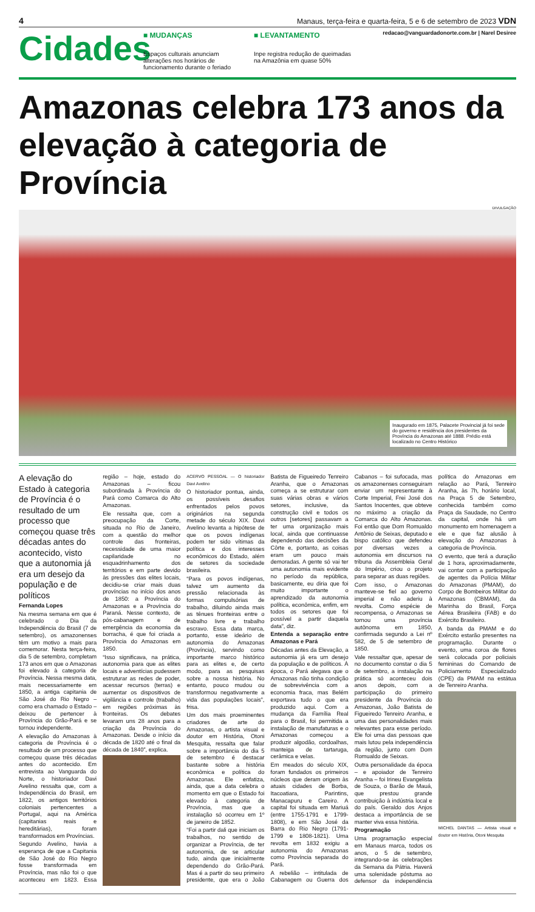4 Manaus, terça-feira e quarta-feira, 5 e 6 de setembro de 2023 VDN
Cidades
■ MUDANÇAS
Espaços culturais anunciam alterações nos horários de funcionamento durante o feriado
■ LEVANTAMENTO
Inpe registra redução de queimadas na Amazônia em quase 50%
redacao@vanguardadonorte.com.br | Narel Desiree
Amazonas celebra 173 anos da elevação à categoria de Província
DIVULGAÇÃO
Inaugurado em 1875, Palacete Provincial já foi sede do governo e residência dos presidentes da Província do Amazonas até 1888. Prédio está localizado no Centro Histórico
A elevação do Estado à categoria de Província é o resultado de um processo que começou quase três décadas antes do acontecido, visto que a autonomia já era um desejo da população e de políticos
Fernanda Lopes
Na mesma semana em que é celebrado o Dia da Independência do Brasil (7 de setembro), os amazonenses têm um motivo a mais para comemorar. Nesta terça-feira, dia 5 de setembro, completam 173 anos em que o Amazonas foi elevado à categoria de Província. Nessa mesma data, mais necessariamente em 1850, a antiga capitania de São José do Rio Negro – como era chamado o Estado – deixou de pertencer à Província do Grão-Pará e se tornou independente.
A elevação do Amazonas à categoria de Província é o resultado de um processo que começou quase três décadas antes do acontecido. Em entrevista ao Vanguarda do Norte, o historiador Davi Avelino ressalta que, com a Independência do Brasil, em 1822, os antigos territórios coloniais pertencentes a Portugal, aqui na América (capitanias reais e hereditárias), foram transformados em Províncias.
Segundo Avelino, havia a esperança de que a Capitania de São José do Rio Negro fosse transformada em Província, mas não foi o que aconteceu em 1823. Essa região – hoje, estado do Amazonas – ficou subordinada à Província do Pará como Comarca do Alto Amazonas.
Ele ressalta que, com a preocupação da Corte, situada no Rio de Janeiro, com a questão do melhor controle das fronteiras, necessidade de uma maior capilaridade no esquadrinhamento dos territórios e em parte devido às pressões das elites locais, decidiu-se criar mais duas províncias no início dos anos de 1850: a Província do Amazonas e a Província do Paraná. Nesse contexto, de pós-cabanagem e de emergência da economia da borracha, é que foi criada a Província do Amazonas em 1850.
“Isso significava, na prática, autonomia para que as elites locais e adventícias pudessem estruturar as redes de poder, acessar recursos (terras) e aumentar os dispositivos de vigilância e controle (trabalho) em regiões próximas às fronteiras. Os debates levaram uns 28 anos para a criação da Província do Amazonas. Desde o início da década de 1820 até o final da década de 1840”, explica.
ACERVO PESSOAL — O historiador Davi Avelino
O historiador pontua, ainda, os possíveis desafios enfrentados pelos povos originários na segunda metade do século XIX. Davi Avelino levanta a hipótese de que os povos indígenas podem ter sido vítimas da política e dos interesses econômicos do Estado, além de setores da sociedade brasileira.
“Para os povos indígenas, talvez um aumento da pressão relacionada às formas compulsórias de trabalho, diluindo ainda mais as tênues fronteiras entre o trabalho livre e trabalho escravo. Essa data marca, portanto, esse ideário de autonomia do Amazonas (Província), servindo como importante marco histórico para as elites e, de certo modo, para as pesquisas sobre a nossa história. No entanto, pouco mudou ou transformou negativamente a vida das populações locais”, frisa.
Um dos mais proeminentes criadores de arte do Amazonas, o artista visual e doutor em História, Otoni Mesquita, ressalta que falar sobre a importância do dia 5 de setembro é destacar bastante sobre a história econômica e política do Amazonas. Ele enfatiza, ainda, que a data celebra o momento em que o Estado foi elevado à categoria de Província, mas que a instalação só ocorreu em 1º de janeiro de 1852.
“Foi a partir dali que iniciam os trabalhos, no sentido de organizar a Província, de ter autonomia, de se articular tudo, ainda que inicialmente dependendo do Grão-Pará. Mas é a partir do seu primeiro presidente, que era o João Batista de Figueiredo Tenreiro Aranha, que o Amazonas começa a se estruturar com suas várias obras e vários setores, inclusive, da construção civil e todos os outros [setores] passavam a ter uma organização mais local, ainda que continuasse dependendo das decisões da Côrte e, portanto, as coisas eram um pouco mais demoradas. A gente só vai ter uma autonomia mais evidente no período da república, basicamente, eu diria que foi muito importante o aprendizado da autonomia política, econômica, enfim, em todos os setores que foi possível a partir daquela data”, diz.
Entenda a separação entre Amazonas e Pará
Décadas antes da Elevação, a autonomia já era um desejo da população e de políticos. À época, o Pará alegava que o Amazonas não tinha condição de sobrevivência com a economia fraca, mas Belém exportava tudo o que era produzido aqui. Com a mudança da Família Real para o Brasil, foi permitida a instalação de manufaturas e o Amazonas começou a produzir algodão, cordoalhas, manteiga de tartaruga, cerâmica e velas.
Em meados do século XIX, foram fundados os primeiros núcleos que deram origem às atuais cidades de Borba, Itacoatiara, Parintins, Manacapuru e Careiro. A capital foi situada em Mariuá (entre 1755-1791 e 1799-1808), e em São José da Barra do Rio Negro (1791-1799 e 1808-1821). Uma revolta em 1832 exigiu a autonomia do Amazonas como Província separada do Pará.
A rebelião – intitulada de Cabanagem ou Guerra dos Cabanos – foi sufocada, mas os amazonenses conseguiram enviar um representante à Corte Imperial, Frei José dos Santos Inocentes, que obteve no máximo a criação da Comarca do Alto Amazonas. Foi então que Dom Romualdo Antônio de Seixas, deputado e bispo católico que defendeu por diversas vezes a autonomia em discursos na tribuna da Assembleia Geral do Império, criou o projeto para separar as duas regiões.
Com isso, o Amazonas manteve-se fiel ao governo imperial e não aderiu à revolta. Como espécie de recompensa, o Amazonas se tornou uma província autônoma em 1850, confirmada segundo a Lei nº 582, de 5 de setembro de 1850.
Vale ressaltar que, apesar de no documento constar o dia 5 de setembro, a instalação na prática só aconteceu dois anos depois, com a participação do primeiro presidente da Província do Amazonas, João Batista de Figueiredo Tenreiro Aranha, e uma das personalidades mais relevantes para esse período. Ele foi uma das pessoas que mais lutou pela independência da região, junto com Dom Romualdo de Seixas.
Outra personalidade da época – e apoiador de Tenreiro Aranha – foi Irineu Evangelista de Souza, o Barão de Mauá, que prestou grande contribuição à indústria local e do país. Geraldo dos Anjos destaca a importância de se manter viva essa história.
Programação
Uma programação especial em Manaus marca, todos os anos, o 5 de setembro, integrando-se às celebrações da Semana da Pátria. Haverá uma solenidade póstuma ao defensor da independência política do Amazonas em relação ao Pará, Tenreiro Aranha, às 7h, horário local, na Praça 5 de Setembro, conhecida também como Praça da Saudade, no Centro da capital, onde há um monumento em homenagem a ele e que faz alusão à elevação do Amazonas à categoria de Província.
O evento, que terá a duração de 1 hora, aproximadamente, vai contar com a participação de agentes da Polícia Militar do Amazonas (PMAM), do Corpo de Bombeiros Militar do Amazonas (CBMAM), da Marinha do Brasil, Força Aérea Brasileira (FAB) e do Exército Brasileiro.
A banda da PMAM e do Exército estarão presentes na programação. Durante o evento, uma coroa de flores será colocada por policiais femininas do Comando de Policiamento Especializado (CPE) da PMAM na estátua de Tenreiro Aranha.
MICHEL DANTAS — Artista visual e doutor em História, Otoni Mesquita